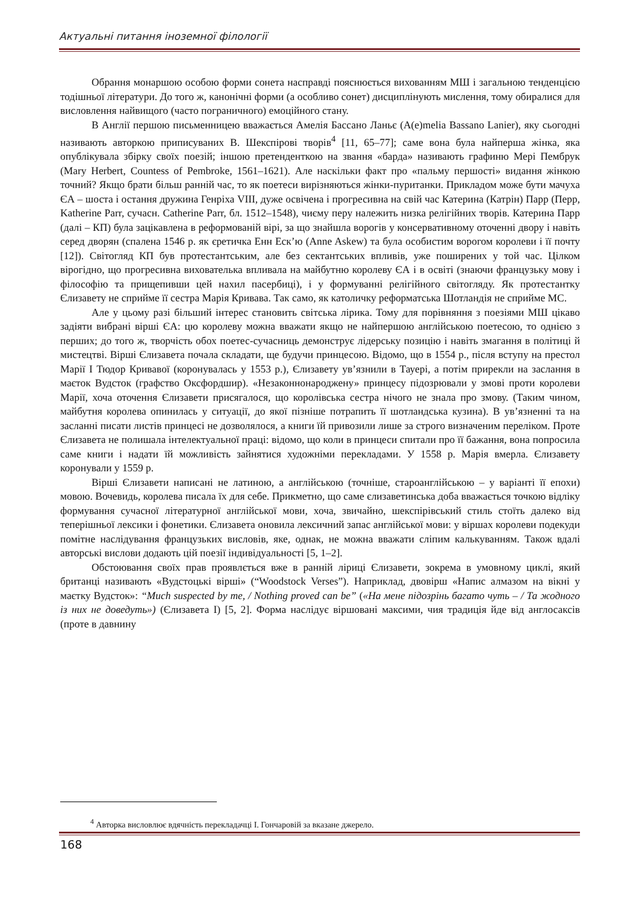Актуальні питання іноземної філології
Обрання монаршою особою форми сонета насправді пояснюється вихованням МШ і загальною тенденцією тодішньої літератури. До того ж, канонічні форми (а особливо сонет) дисциплінують мислення, тому обиралися для висловлення найвищого (часто пограничного) емоційного стану.
В Англії першою письменницею вважається Амелія Бассано Ланьє (A(e)melia Bassano Lanier), яку сьогодні називають авторкою приписуваних В. Шекспірові творів<sup>4</sup> [11, 65–77]; саме вона була найперша жінка, яка опублікувала збірку своїх поезій; іншою претенденткою на звання «барда» називають графиню Мері Пембрук (Mary Herbert, Countess of Pembroke, 1561–1621). Але наскільки факт про «пальму першості» видання жінкою точний? Якщо брати більш ранній час, то як поетеси вирізняються жінки-пуританки. Прикладом може бути мачуха ЄА – шоста і остання дружина Генріха VIII, дуже освічена і прогресивна на свій час Катерина (Катрін) Парр (Перр, Katherine Parr, сучасн. Catherine Parr, бл. 1512–1548), чиєму перу належить низка релігійних творів. Катерина Парр (далі – КП) була зацікавлена в реформованій вірі, за що знайшла ворогів у консервативному оточенні двору і навіть серед дворян (спалена 1546 р. як єретичка Енн Еск’ю (Anne Askew) та була особистим ворогом королеви і її почту [12]). Світогляд КП був протестантським, але без сектантських впливів, уже поширених у той час. Цілком вірогідно, що прогресивна вихователька впливала на майбутню королеву ЄА і в освіті (знаючи французьку мову і філософію та прищепивши цей нахил пасербиці), і у формуванні релігійного світогляду. Як протестантку Єлизавету не сприйме її сестра Марія Кривава. Так само, як католичку реформатська Шотландія не сприйме МС.
Але у цьому разі більший інтерес становить світська лірика. Тому для порівняння з поезіями МШ цікаво задіяти вибрані вірші ЄА: цю королеву можна вважати якщо не найпершою англійською поетесою, то однією з перших; до того ж, творчість обох поетес-сучасниць демонструє лідерську позицію і навіть змагання в політиці й мистецтві. Вірші Єлизавета почала складати, ще будучи принцесою. Відомо, що в 1554 р., після вступу на престол Марії I Тюдор Кривавої (коронувалась у 1553 р.), Єлизавету ув’язнили в Тауері, а потім прирекли на заслання в маєток Вудсток (графство Оксфордшир). «Незаконнонароджену» принцесу підозрювали у змові проти королеви Марії, хоча оточення Єлизавети присягалося, що королівська сестра нічого не знала про змову. (Таким чином, майбутня королева опинилась у ситуації, до якої пізніше потрапить її шотландська кузина). В ув’язненні та на засланні писати листів принцесі не дозволялося, а книги їй привозили лише за строго визначеним переліком. Проте Єлизавета не полишала інтелектуальної праці: відомо, що коли в принцеси спитали про її бажання, вона попросила саме книги і надати їй можливість зайнятися художніми перекладами. У 1558 р. Марія вмерла. Єлизавету коронували у 1559 р.
Вірші Єлизавети написані не латиною, а англійською (точніше, староанглійською – у варіанті її епохи) мовою. Вочевидь, королева писала їх для себе. Прикметно, що саме єлизаветинська доба вважається точкою відліку формування сучасної літературної англійської мови, хоча, звичайно, шекспірівський стиль стоїть далеко від теперішньої лексики і фонетики. Єлизавета оновила лексичний запас англійської мови: у віршах королеви подекуди помітне наслідування французьких висловів, яке, однак, не можна вважати сліпим калькуванням. Також вдалі авторські вислови додають цій поезії індивідуальності [5, 1–2].
Обстоювання своїх прав проявлється вже в ранній ліриці Єлизавети, зокрема в умовному циклі, який британці називають «Вудстоцькі вірші» (“Woodstock Verses”). Наприклад, двовірш «Напис алмазом на вікні у маєтку Вудсток»: “Much suspected by me, / Nothing proved can be” («На мене підозрінь багато чуть – / Та жодного із них не доведуть») (Єлизавета I) [5, 2]. Форма наслідує віршовані максими, чия традиція йде від англосаксів (проте в давнину
<sup>4</sup> Авторка висловлює вдячність перекладачці І. Гончаровій за вказане джерело.
168